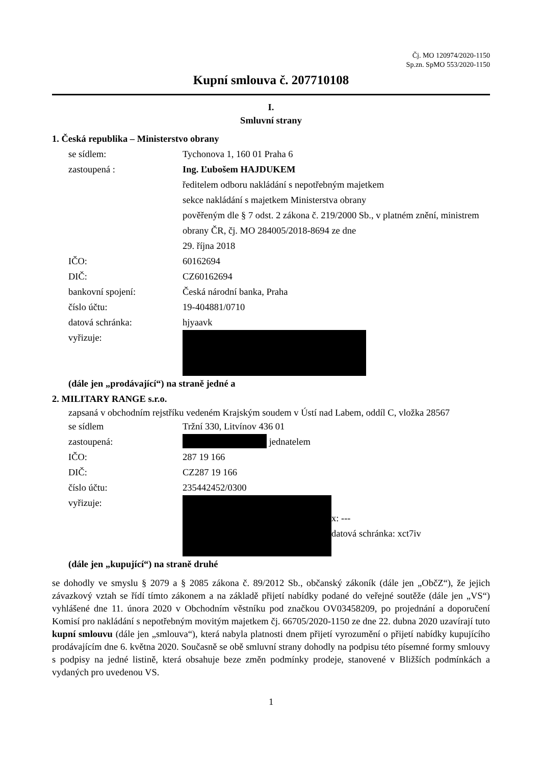Čj. MO 120974/2020-1150
Sp.zn. SpMO 553/2020-1150
Kupní smlouva č. 207710108
I.
Smluvní strany
1. Česká republika – Ministerstvo obrany
se sídlem: Tychonova 1, 160 01 Praha 6
zastoupená : Ing. Ľubošem HAJDUKEM
ředitelem odboru nakládání s nepotřebným majetkem
sekce nakládání s majetkem Ministerstva obrany
pověřeným dle § 7 odst. 2 zákona č. 219/2000 Sb., v platném znění, ministrem obrany ČR, čj. MO 284005/2018-8694 ze dne
29. října 2018
IČO: 60162694
DIČ: CZ60162694
bankovní spojení: Česká národní banka, Praha
číslo účtu: 19-404881/0710
datová schránka: hjyaavk
vyřizuje:
(dále jen „prodávající“) na straně jedné a
2. MILITARY RANGE s.r.o.
zapsaná v obchodním rejstříku vedeném Krajským soudem v Ústí nad Labem, oddíl C, vložka 28567
se sídlem Tržní 330, Litvínov 436 01
zastoupená: jednatelem
IČO: 287 19 166
DIČ: CZ287 19 166
číslo účtu: 235442452/0300
vyřizuje:
x: ---
datová schránka: xct7iv
(dále jen „kupující“) na straně druhé
se dohodly ve smyslu § 2079 a § 2085 zákona č. 89/2012 Sb., občanský zákoník (dále jen „ObčZ“), že jejich závazkový vztah se řídí tímto zákonem a na základě přijetí nabídky podané do veřejné soutěže (dále jen „VS“) vyhlášené dne 11. února 2020 v Obchodním věstníku pod značkou OV03458209, po projednání a doporučení Komisí pro nakládání s nepotřebným movitým majetkem čj. 66705/2020-1150 ze dne 22. dubna 2020 uzavírají tuto kupní smlouvu (dále jen „smlouva“), která nabyla platnosti dnem přijetí vyrozumění o přijetí nabídky kupujícího prodávajícím dne 6. května 2020. Současně se obě smluvní strany dohodly na podpisu této písemné formy smlouvy s podpisy na jedné listině, která obsahuje beze změn podmínky prodeje, stanovené v Bližších podmínkách a vydaných pro uvedenou VS.
1